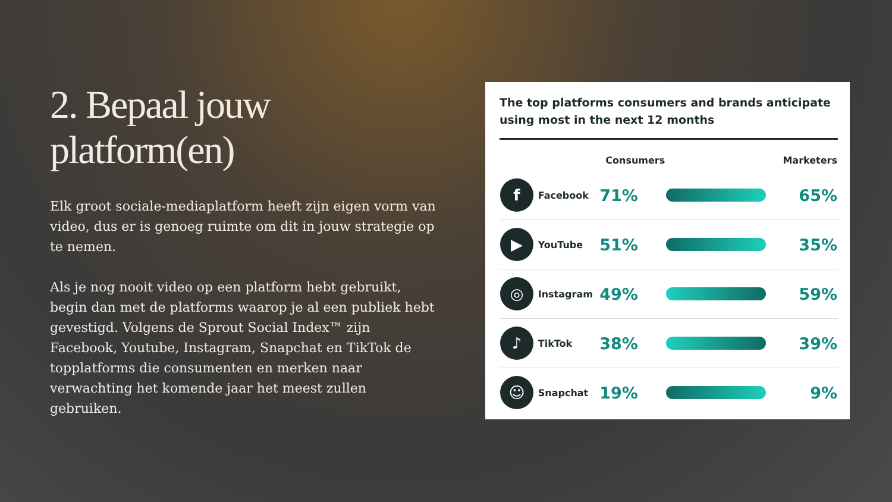2. Bepaal jouw platform(en)
Elk groot sociale-mediaplatform heeft zijn eigen vorm van video, dus er is genoeg ruimte om dit in jouw strategie op te nemen.
Als je nog nooit video op een platform hebt gebruikt, begin dan met de platforms waarop je al een publiek hebt gevestigd. Volgens de Sprout Social Index™ zijn Facebook, Youtube, Instagram, Snapchat en TikTok de topplatforms die consumenten en merken naar verwachting het komende jaar het meest zullen gebruiken.
The top platforms consumers and brands anticipate using most in the next 12 months
| | | Consumers | | Marketers |
| --- | --- | --- | --- | --- |
| f | Facebook | 71% | | 65% |
| ▶ | YouTube | 51% | | 35% |
| ◎ | Instagram | 49% | | 59% |
| ♪ | TikTok | 38% | | 39% |
| ☺ | Snapchat | 19% | | 9% |